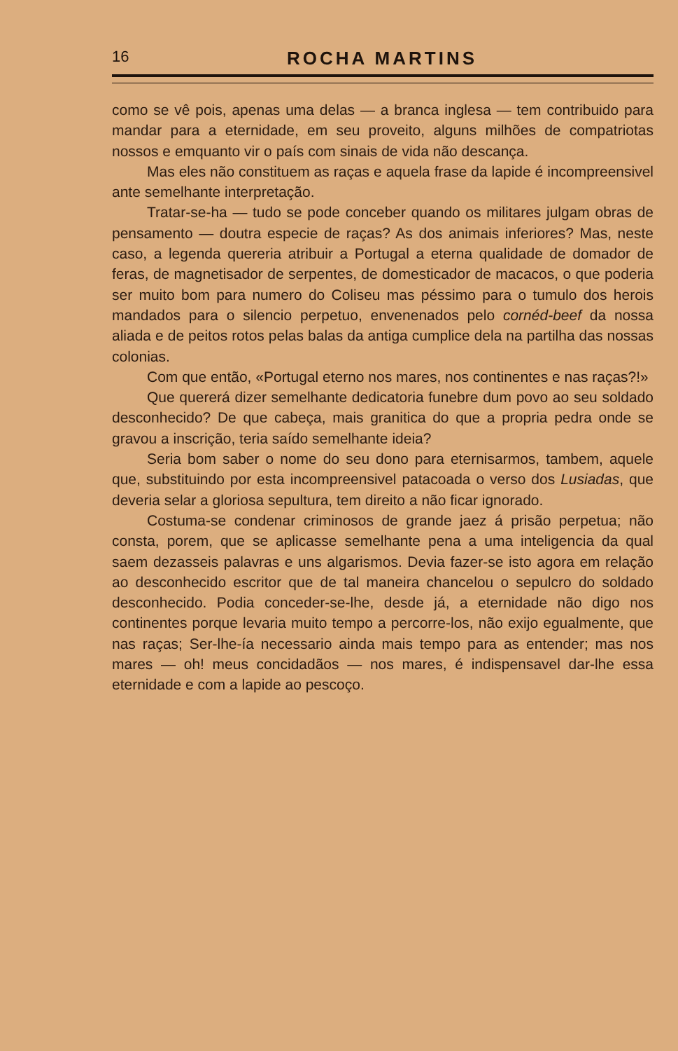16 ROCHA MARTINS
como se vê pois, apenas uma delas — a branca inglesa — tem contribuido para mandar para a eternidade, em seu proveito, alguns milhões de compatriotas nossos e emquanto vir o país com sinais de vida não descança.
Mas eles não constituem as raças e aquela frase da lapide é incompreensivel ante semelhante interpretação.
Tratar-se-ha — tudo se pode conceber quando os militares julgam obras de pensamento — doutra especie de raças? As dos animais inferiores? Mas, neste caso, a legenda quereria atribuir a Portugal a eterna qualidade de domador de feras, de magnetisador de serpentes, de domesticador de macacos, o que poderia ser muito bom para numero do Coliseu mas péssimo para o tumulo dos herois mandados para o silencio perpetuo, envenenados pelo cornéd-beef da nossa aliada e de peitos rotos pelas balas da antiga cumplice dela na partilha das nossas colonias.
Com que então, «Portugal eterno nos mares, nos continentes e nas raças?!»
Que quererá dizer semelhante dedicatoria funebre dum povo ao seu soldado desconhecido? De que cabeça, mais granitica do que a propria pedra onde se gravou a inscrição, teria saído semelhante ideia?
Seria bom saber o nome do seu dono para eternisarmos, tambem, aquele que, substituindo por esta incompreensivel patacoada o verso dos Lusiadas, que deveria selar a gloriosa sepultura, tem direito a não ficar ignorado.
Costuma-se condenar criminosos de grande jaez á prisão perpetua; não consta, porem, que se aplicasse semelhante pena a uma inteligencia da qual saem dezasseis palavras e uns algarismos. Devia fazer-se isto agora em relação ao desconhecido escritor que de tal maneira chancelou o sepulcro do soldado desconhecido. Podia conceder-se-lhe, desde já, a eternidade não digo nos continentes porque levaria muito tempo a percorre-los, não exijo egualmente, que nas raças; Ser-lhe-ía necessario ainda mais tempo para as entender; mas nos mares — oh! meus concidadãos — nos mares, é indispensavel dar-lhe essa eternidade e com a lapide ao pescoço.